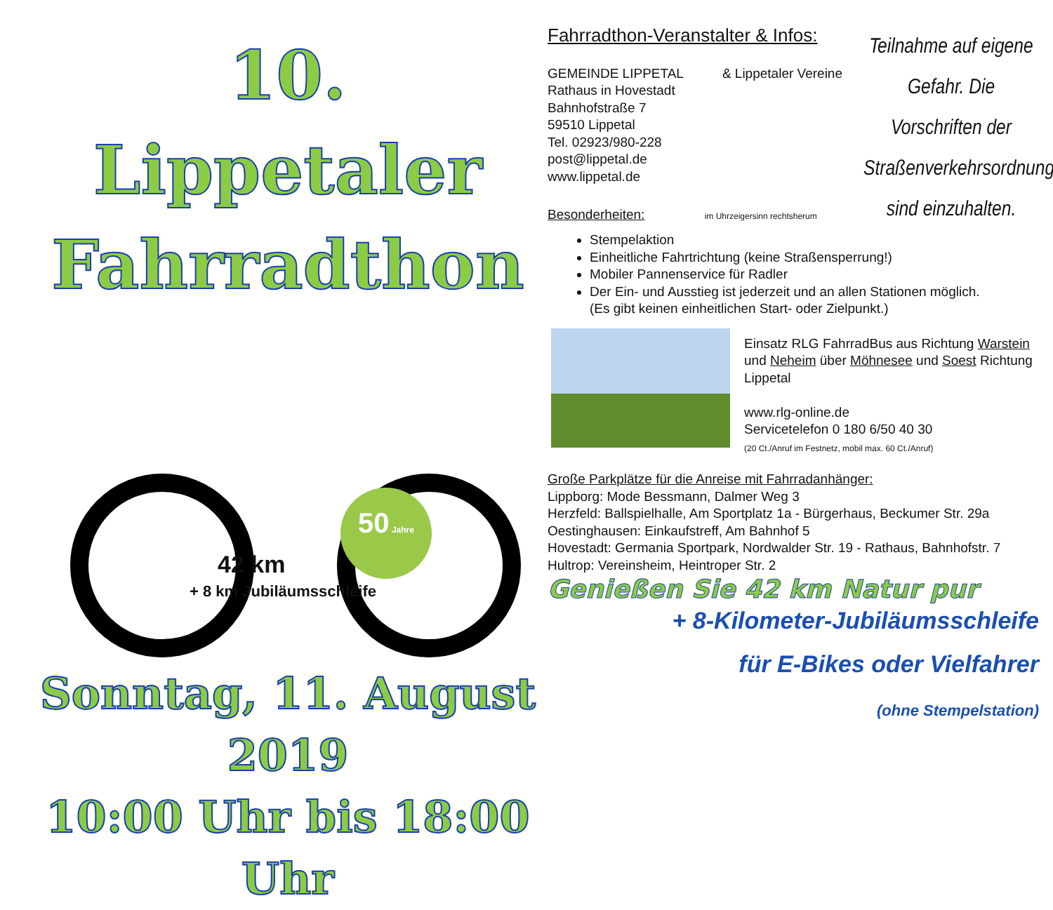10. Lippetaler
Fahrradthon
50 Jahre
42 km
+ 8 km Jubiläumsschleife
Sonntag, 11. August 2019
10:00 Uhr bis 18:00 Uhr
Fahrradthon-Veranstalter & Infos:
GEMEINDE LIPPETAL & Lippetaler Vereine
Rathaus in Hovestadt
Bahnhofstraße 7
59510 Lippetal
Tel. 02923/980-228
post@lippetal.de
www.lippetal.de
Besonderheiten: im Uhrzeigersinn rechtsherum
Teilnahme auf eigene Gefahr. Die Vorschriften der Straßenverkehrsordnung sind einzuhalten.
Stempelaktion
Einheitliche Fahrtrichtung (keine Straßensperrung!)
Mobiler Pannenservice für Radler
Der Ein- und Ausstieg ist jederzeit und an allen Stationen möglich.
(Es gibt keinen einheitlichen Start- oder Zielpunkt.)
Einsatz RLG FahrradBus aus Richtung Warstein und Neheim über Möhnesee und Soest Richtung Lippetal
www.rlg-online.de
Servicetelefon 0 180 6/50 40 30
(20 Ct./Anruf im Festnetz, mobil max. 60 Ct./Anruf)
Große Parkplätze für die Anreise mit Fahrradanhänger:
Lippborg: Mode Bessmann, Dalmer Weg 3
Herzfeld: Ballspielhalle, Am Sportplatz 1a - Bürgerhaus, Beckumer Str. 29a
Oestinghausen: Einkaufstreff, Am Bahnhof 5
Hovestadt: Germania Sportpark, Nordwalder Str. 19 - Rathaus, Bahnhofstr. 7
Hultrop: Vereinsheim, Heintroper Str. 2
Genießen Sie 42 km Natur pur
+ 8-Kilometer-Jubiläumsschleife
für E-Bikes oder Vielfahrer
(ohne Stempelstation)